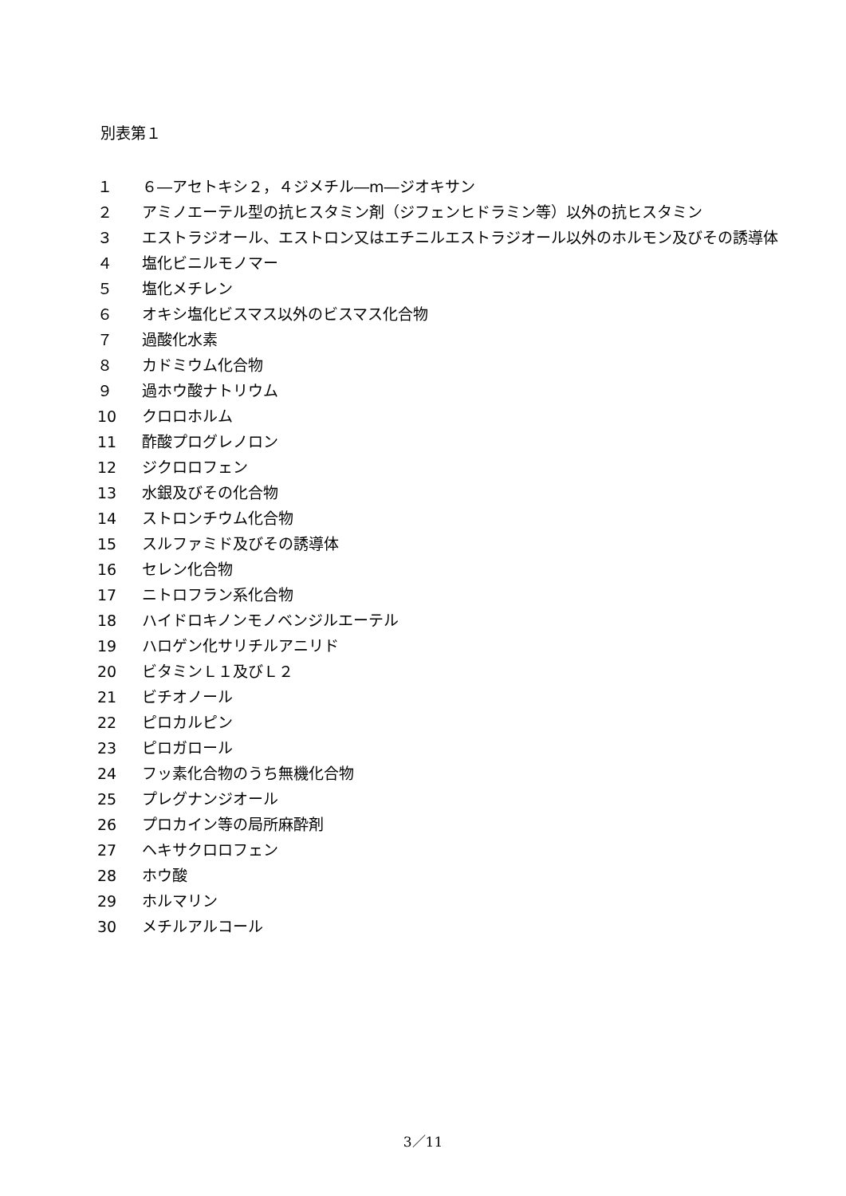別表第１
１ ６―アセトキシ２，４ジメチル―m―ジオキサン
２ アミノエーテル型の抗ヒスタミン剤（ジフェンヒドラミン等）以外の抗ヒスタミン
３ エストラジオール、エストロン又はエチニルエストラジオール以外のホルモン及びその誘導体
４ 塩化ビニルモノマー
５ 塩化メチレン
６ オキシ塩化ビスマス以外のビスマス化合物
７ 過酸化水素
８ カドミウム化合物
９ 過ホウ酸ナトリウム
10 クロロホルム
11 酢酸プログレノロン
12 ジクロロフェン
13 水銀及びその化合物
14 ストロンチウム化合物
15 スルファミド及びその誘導体
16 セレン化合物
17 ニトロフラン系化合物
18 ハイドロキノンモノベンジルエーテル
19 ハロゲン化サリチルアニリド
20 ビタミンＬ１及びＬ２
21 ビチオノール
22 ピロカルピン
23 ピロガロール
24 フッ素化合物のうち無機化合物
25 プレグナンジオール
26 プロカイン等の局所麻酔剤
27 ヘキサクロロフェン
28 ホウ酸
29 ホルマリン
30 メチルアルコール
3／11